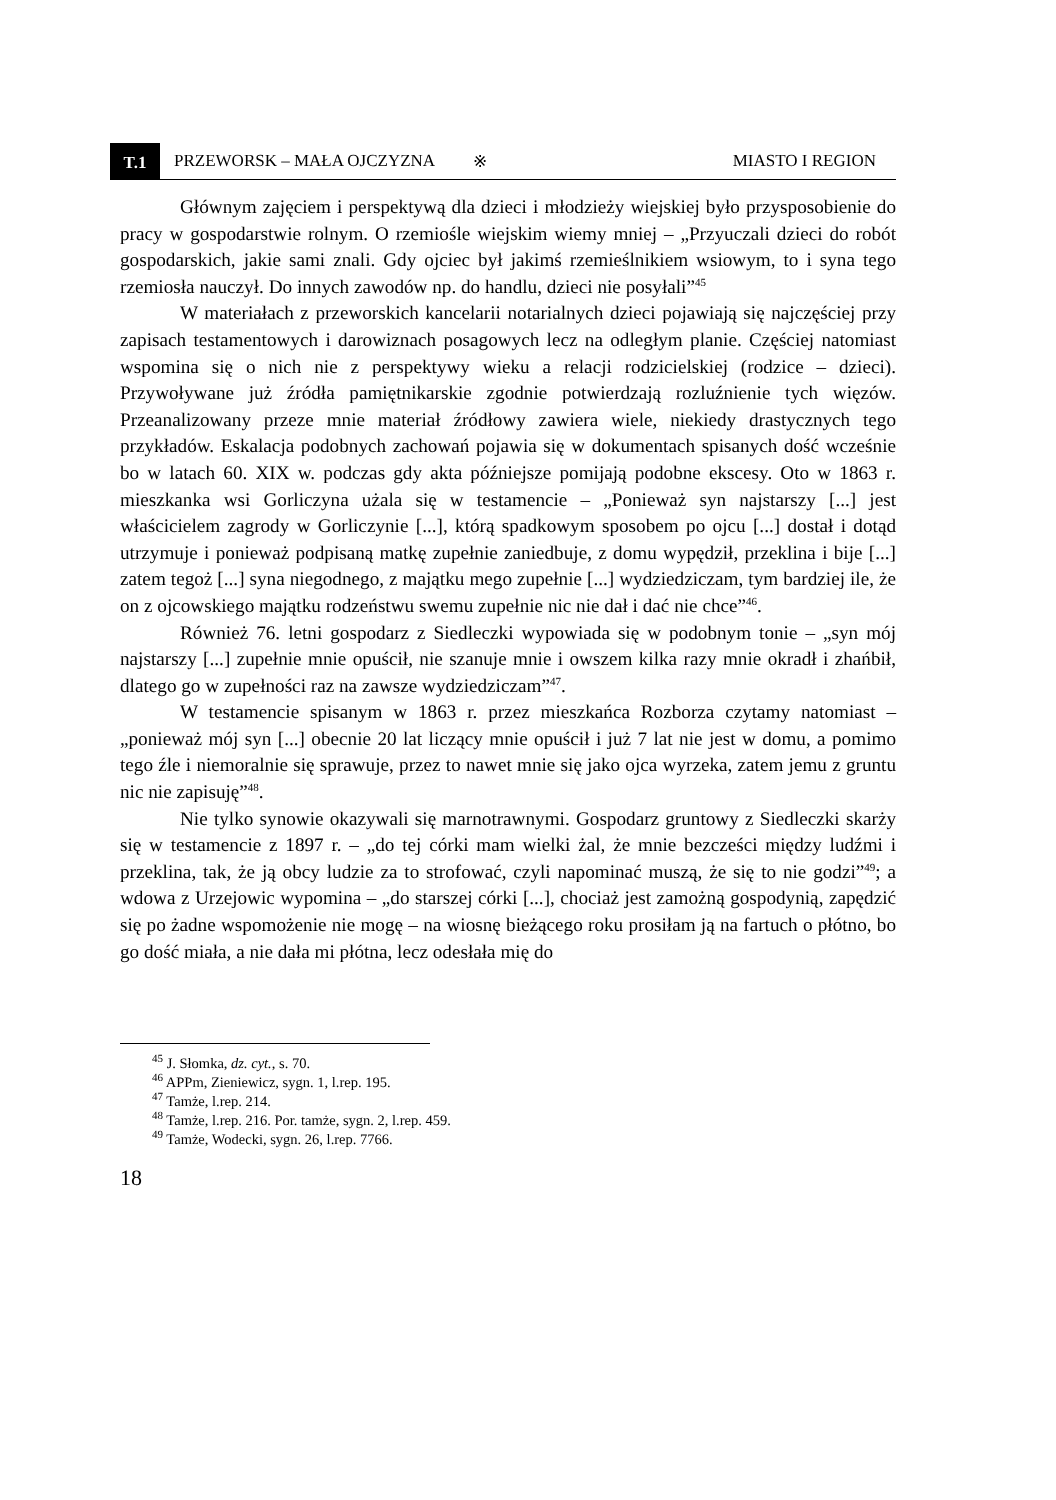T.1 PRZEWORSK – MAŁA OJCZYZNA ※ MIASTO I REGION
Głównym zajęciem i perspektywą dla dzieci i młodzieży wiejskiej było przysposobienie do pracy w gospodarstwie rolnym. O rzemiośle wiejskim wiemy mniej – „Przyuczali dzieci do robót gospodarskich, jakie sami znali. Gdy ojciec był jakimś rzemieślnikiem wsiowym, to i syna tego rzemiosła nauczył. Do innych zawodów np. do handlu, dzieci nie posyłali”<sup>45</sup>
W materiałach z przeworskich kancelarii notarialnych dzieci pojawiają się najczęściej przy zapisach testamentowych i darowiznach posagowych lecz na odległym planie. Częściej natomiast wspomina się o nich nie z perspektywy wieku a relacji rodzicielskiej (rodzice – dzieci). Przywoływane już źródła pamiętnikarskie zgodnie potwierdzają rozluźnienie tych więzów. Przeanalizowany przeze mnie materiał źródłowy zawiera wiele, niekiedy drastycznych tego przykładów. Eskalacja podobnych zachowań pojawia się w dokumentach spisanych dość wcześnie bo w latach 60. XIX w. podczas gdy akta późniejsze pomijają podobne ekscesy. Oto w 1863 r. mieszkanka wsi Gorliczyna użala się w testamencie – „Ponieważ syn najstarszy [...] jest właścicielem zagrody w Gorliczynie [...], którą spadkowym sposobem po ojcu [...] dostał i dotąd utrzymuje i ponieważ podpisaną matkę zupełnie zaniedbuje, z domu wypędził, przeklina i bije [...] zatem tegoż [...] syna niegodnego, z majątku mego zupełnie [...] wydziedziczam, tym bardziej ile, że on z ojcowskiego majątku rodzeństwu swemu zupełnie nic nie dał i dać nie chce”<sup>46</sup>.
Również 76. letni gospodarz z Siedleczki wypowiada się w podobnym tonie – „syn mój najstarszy [...] zupełnie mnie opuścił, nie szanuje mnie i owszem kilka razy mnie okradł i zhańbił, dlatego go w zupełności raz na zawsze wydziedziczam”<sup>47</sup>.
W testamencie spisanym w 1863 r. przez mieszkańca Rozborza czytamy natomiast – „ponieważ mój syn [...] obecnie 20 lat liczący mnie opuścił i już 7 lat nie jest w domu, a pomimo tego źle i niemoralnie się sprawuje, przez to nawet mnie się jako ojca wyrzeka, zatem jemu z gruntu nic nie zapisuję”<sup>48</sup>.
Nie tylko synowie okazywali się marnotrawnymi. Gospodarz gruntowy z Siedleczki skarży się w testamencie z 1897 r. – „do tej córki mam wielki żal, że mnie bezcześci między ludźmi i przeklina, tak, że ją obcy ludzie za to strofować, czyli napominać muszą, że się to nie godzi”<sup>49</sup>; a wdowa z Urzejowic wypomina – „do starszej córki [...], chociaż jest zamożną gospodynią, zapędzić się po żadne wspomożenie nie mogę – na wiosnę bieżącego roku prosiłam ją na fartuch o płótno, bo go dość miała, a nie dała mi płótna, lecz odesłała mię do
<sup>45</sup> J. Słomka, dz. cyt., s. 70.
<sup>46</sup> APPm, Zieniewicz, sygn. 1, l.rep. 195.
<sup>47</sup> Tamże, l.rep. 214.
<sup>48</sup> Tamże, l.rep. 216. Por. tamże, sygn. 2, l.rep. 459.
<sup>49</sup> Tamże, Wodecki, sygn. 26, l.rep. 7766.
18